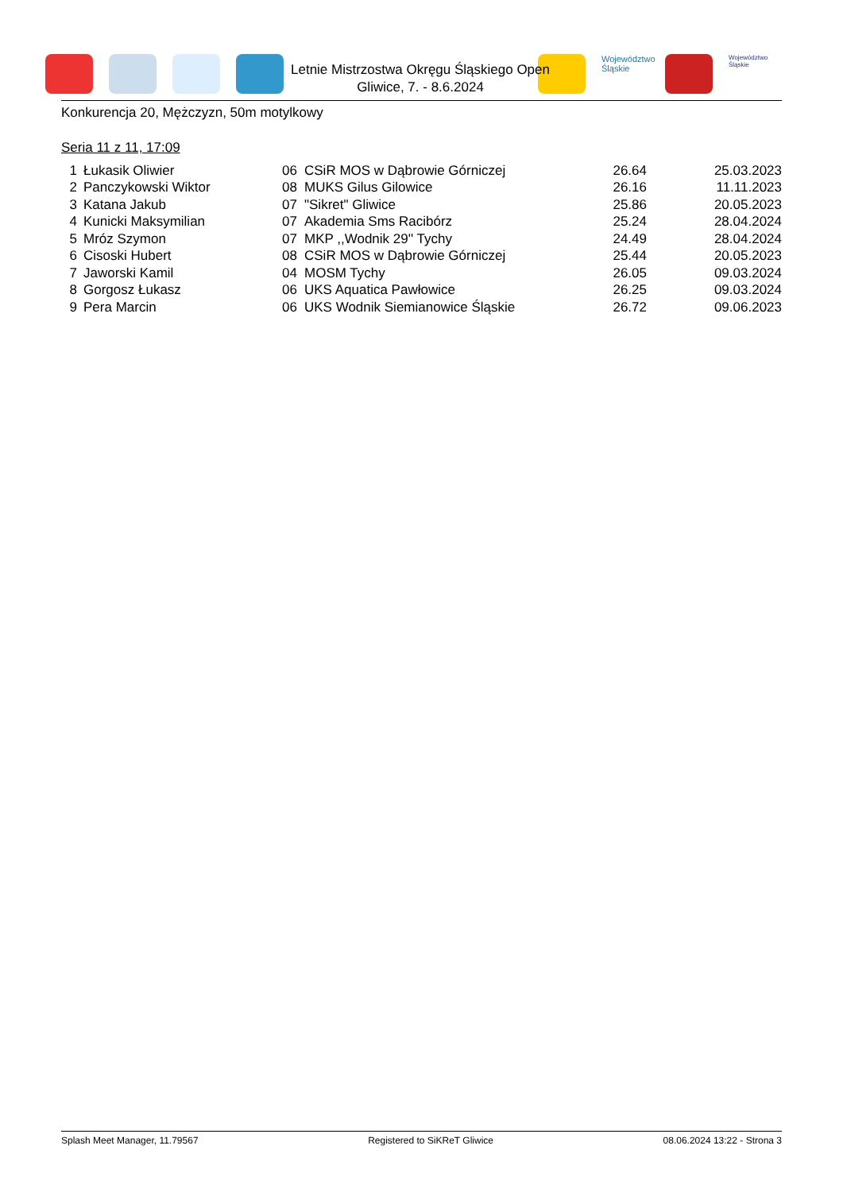Województwo Śląskie
Województwo Śląskie
Letnie Mistrzostwa Okręgu Śląskiego Open
Gliwice, 7. - 8.6.2024
Konkurencja 20, Mężczyzn, 50m motylkowy
Seria 11 z 11, 17:09
| 1 | Łukasik Oliwier | 06 | CSiR MOS w Dąbrowie Górniczej | 26.64 | 25.03.2023 |
| 2 | Panczykowski Wiktor | 08 | MUKS Gilus Gilowice | 26.16 | 11.11.2023 |
| 3 | Katana Jakub | 07 | "Sikret" Gliwice | 25.86 | 20.05.2023 |
| 4 | Kunicki Maksymilian | 07 | Akademia Sms Racibórz | 25.24 | 28.04.2024 |
| 5 | Mróz Szymon | 07 | MKP ,,Wodnik 29'' Tychy | 24.49 | 28.04.2024 |
| 6 | Cisoski Hubert | 08 | CSiR MOS w Dąbrowie Górniczej | 25.44 | 20.05.2023 |
| 7 | Jaworski Kamil | 04 | MOSM Tychy | 26.05 | 09.03.2024 |
| 8 | Gorgosz Łukasz | 06 | UKS Aquatica Pawłowice | 26.25 | 09.03.2024 |
| 9 | Pera Marcin | 06 | UKS Wodnik Siemianowice Śląskie | 26.72 | 09.06.2023 |
Splash Meet Manager, 11.79567 Registered to SiKReT Gliwice 08.06.2024 13:22 - Strona 3